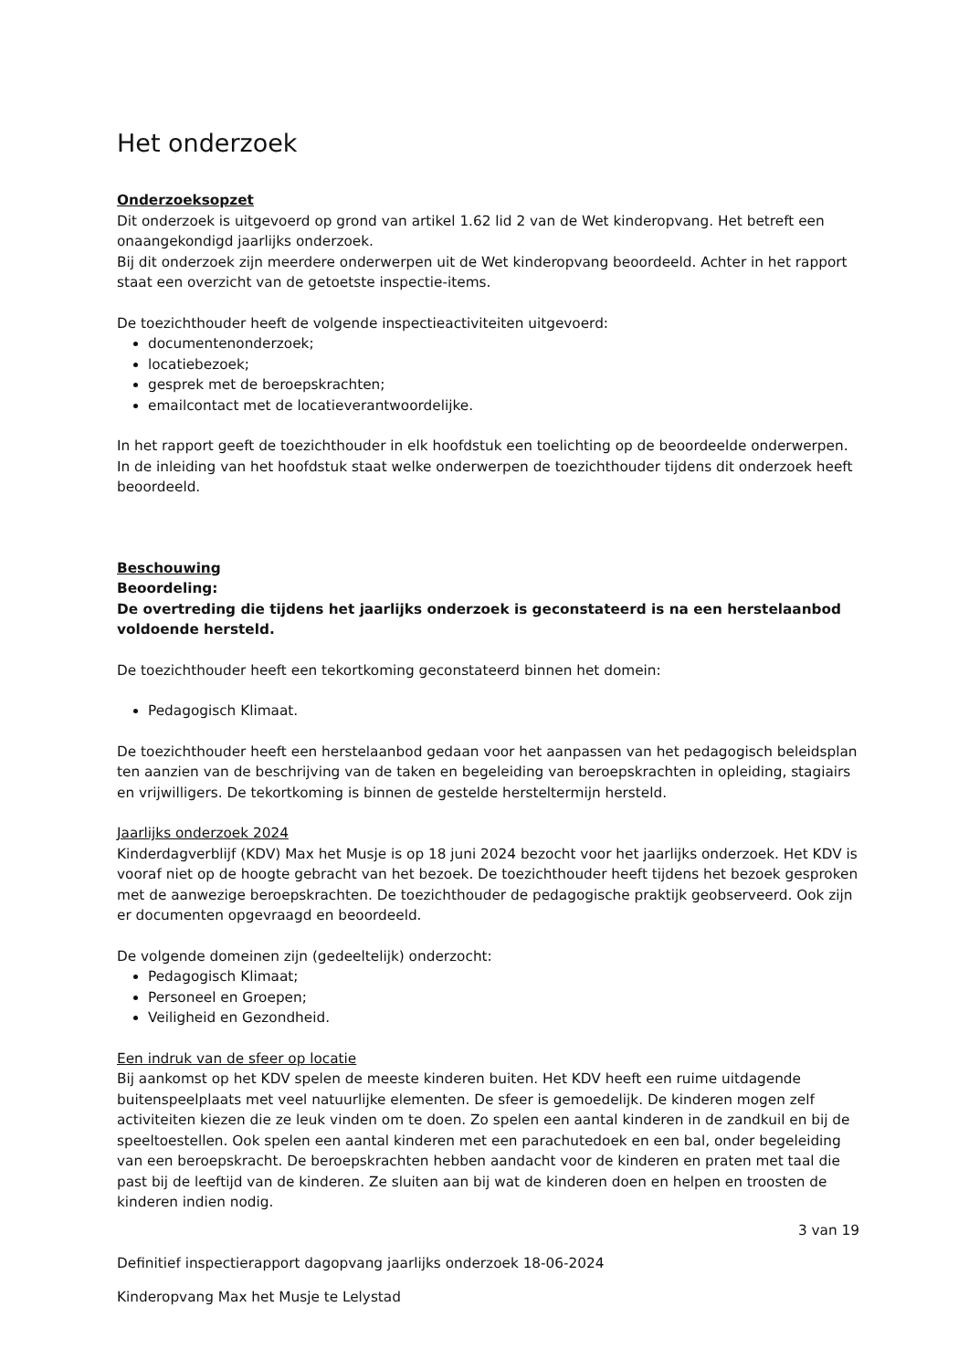Het onderzoek
Onderzoeksopzet
Dit onderzoek is uitgevoerd op grond van artikel 1.62 lid 2 van de Wet kinderopvang. Het betreft een onaangekondigd jaarlijks onderzoek.
Bij dit onderzoek zijn meerdere onderwerpen uit de Wet kinderopvang beoordeeld. Achter in het rapport staat een overzicht van de getoetste inspectie-items.
De toezichthouder heeft de volgende inspectieactiviteiten uitgevoerd:
documentenonderzoek;
locatiebezoek;
gesprek met de beroepskrachten;
emailcontact met de locatieverantwoordelijke.
In het rapport geeft de toezichthouder in elk hoofdstuk een toelichting op de beoordeelde onderwerpen. In de inleiding van het hoofdstuk staat welke onderwerpen de toezichthouder tijdens dit onderzoek heeft beoordeeld.
Beschouwing
Beoordeling:
De overtreding die tijdens het jaarlijks onderzoek is geconstateerd is na een herstelaanbod voldoende hersteld.
De toezichthouder heeft een tekortkoming geconstateerd binnen het domein:
Pedagogisch Klimaat.
De toezichthouder heeft een herstelaanbod gedaan voor het aanpassen van het pedagogisch beleidsplan ten aanzien van de beschrijving van de taken en begeleiding van beroepskrachten in opleiding, stagiairs en vrijwilligers. De tekortkoming is binnen de gestelde hersteltermijn hersteld.
Jaarlijks onderzoek 2024
Kinderdagverblijf (KDV) Max het Musje is op 18 juni 2024 bezocht voor het jaarlijks onderzoek. Het KDV is vooraf niet op de hoogte gebracht van het bezoek. De toezichthouder heeft tijdens het bezoek gesproken met de aanwezige beroepskrachten. De toezichthouder de pedagogische praktijk geobserveerd. Ook zijn er documenten opgevraagd en beoordeeld.
De volgende domeinen zijn (gedeeltelijk) onderzocht:
Pedagogisch Klimaat;
Personeel en Groepen;
Veiligheid en Gezondheid.
Een indruk van de sfeer op locatie
Bij aankomst op het KDV spelen de meeste kinderen buiten. Het KDV heeft een ruime uitdagende buitenspeelplaats met veel natuurlijke elementen. De sfeer is gemoedelijk. De kinderen mogen zelf activiteiten kiezen die ze leuk vinden om te doen. Zo spelen een aantal kinderen in de zandkuil en bij de speeltoestellen. Ook spelen een aantal kinderen met een parachutedoek en een bal, onder begeleiding van een beroepskracht. De beroepskrachten hebben aandacht voor de kinderen en praten met taal die past bij de leeftijd van de kinderen. Ze sluiten aan bij wat de kinderen doen en helpen en troosten de kinderen indien nodig.
3 van 19
Definitief inspectierapport dagopvang jaarlijks onderzoek 18-06-2024
Kinderopvang Max het Musje te Lelystad